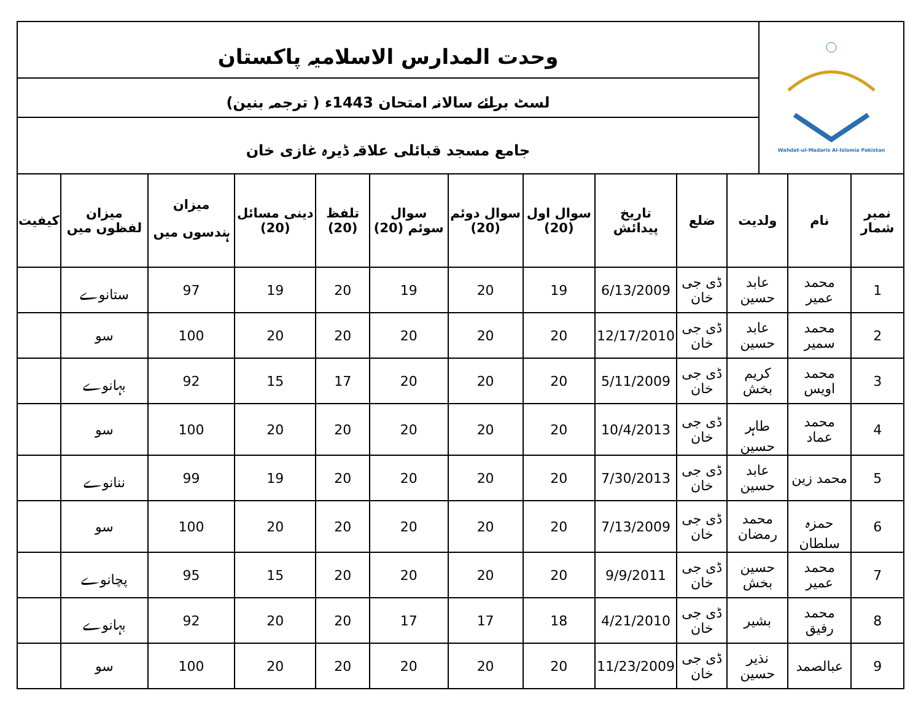| Wahdat-ul-Madaris Al-Islamia Pakistan | وحدت المدارس الاسلامیہ پاکستان |
| | لسٹ برائے سالانہ امتحان 1443ء ( ترجمہ بنین) |
| | جامع مسجد قبائلی علاقہ ڈیرہ غازی خان |
| نمبر شمار | نام | ولدیت | ضلع | تاریخ پیدائش | سوال اول (20) | سوال دوئم (20) | سوال سوئم (20) | تلفظ (20) | دینی مسائل (20) | میزان ہندسوں میں | میزان لفظوں میں | کیفیت |
| --- | --- | --- | --- | --- | --- | --- | --- | --- | --- | --- | --- | --- |
| 1 | محمد عمیر | عابد حسین | ڈی جی خان | 6/13/2009 | 19 | 20 | 19 | 20 | 19 | 97 | ستانوے | |
| 2 | محمد سمیر | عابد حسین | ڈی جی خان | 12/17/2010 | 20 | 20 | 20 | 20 | 20 | 100 | سو | |
| 3 | محمد اویس | کریم بخش | ڈی جی خان | 5/11/2009 | 20 | 20 | 20 | 17 | 15 | 92 | بہانوے | |
| 4 | محمد عماد | طاہر حسین | ڈی جی خان | 10/4/2013 | 20 | 20 | 20 | 20 | 20 | 100 | سو | |
| 5 | محمد زین | عابد حسین | ڈی جی خان | 7/30/2013 | 20 | 20 | 20 | 20 | 19 | 99 | ننانوے | |
| 6 | حمزہ سلطان | محمد رمضان | ڈی جی خان | 7/13/2009 | 20 | 20 | 20 | 20 | 20 | 100 | سو | |
| 7 | محمد عمیر | حسین بخش | ڈی جی خان | 9/9/2011 | 20 | 20 | 20 | 20 | 15 | 95 | پچانوے | |
| 8 | محمد رفیق | بشیر | ڈی جی خان | 4/21/2010 | 18 | 17 | 17 | 20 | 20 | 92 | بہانوے | |
| 9 | عبالصمد | نذیر حسین | ڈی جی خان | 11/23/2009 | 20 | 20 | 20 | 20 | 20 | 100 | سو | |